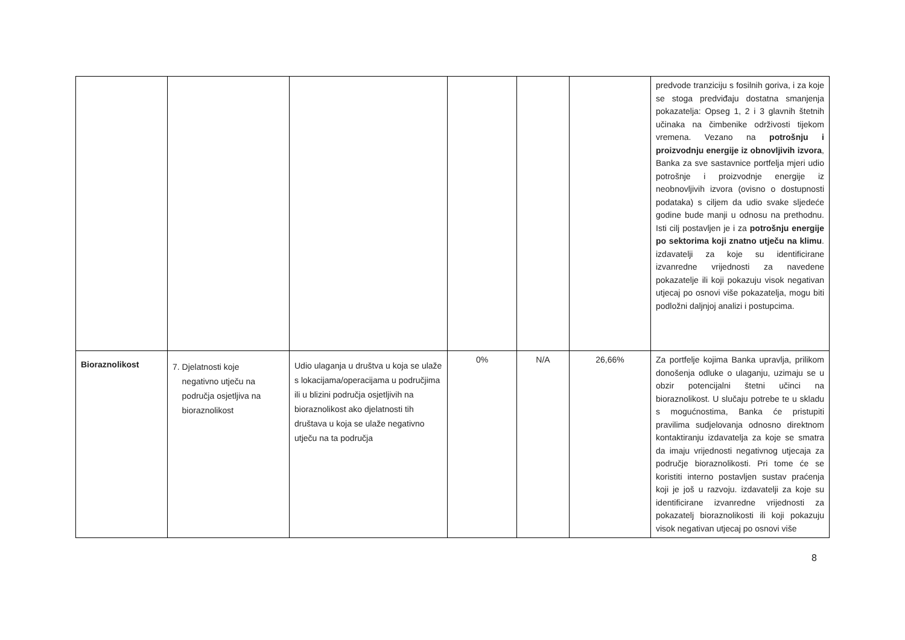| | | | | | | predvode tranziciju s fosilnih goriva, i za koje se stoga predviđaju dostatna smanjenja pokazatelja: Opseg 1, 2 i 3 glavnih štetnih učinaka na čimbenike održivosti tijekom vremena. Vezano na potrošnju i proizvodnju energije iz obnovljivih izvora , Banka za sve sastavnice portfelja mjeri udio potrošnje i proizvodnje energije iz neobnovljivih izvora (ovisno o dostupnosti podataka) s ciljem da udio svake sljedeće godine bude manji u odnosu na prethodnu. Isti cilj postavljen je i za potrošnju energije po sektorima koji znatno utječu na klimu . izdavatelji za koje su identificirane izvanredne vrijednosti za navedene pokazatelje ili koji pokazuju visok negativan utjecaj po osnovi više pokazatelja, mogu biti podložni daljnjoj analizi i postupcima. |
| Bioraznolikost | 7. Djelatnosti koje negativno utječu na područja osjetljiva na bioraznolikost | Udio ulaganja u društva u koja se ulaže s lokacijama/operacijama u područjima ili u blizini područja osjetljivih na bioraznolikost ako djelatnosti tih društava u koja se ulaže negativno utječu na ta područja | 0% | N/A | 26,66% | Za portfelje kojima Banka upravlja, prilikom donošenja odluke o ulaganju, uzimaju se u obzir potencijalni štetni učinci na bioraznolikost. U slučaju potrebe te u skladu s mogućnostima, Banka će pristupiti pravilima sudjelovanja odnosno direktnom kontaktiranju izdavatelja za koje se smatra da imaju vrijednosti negativnog utjecaja za područje bioraznolikosti. Pri tome će se koristiti interno postavljen sustav praćenja koji je još u razvoju. izdavatelji za koje su identificirane izvanredne vrijednosti za pokazatelj bioraznolikosti ili koji pokazuju visok negativan utjecaj po osnovi više |
8